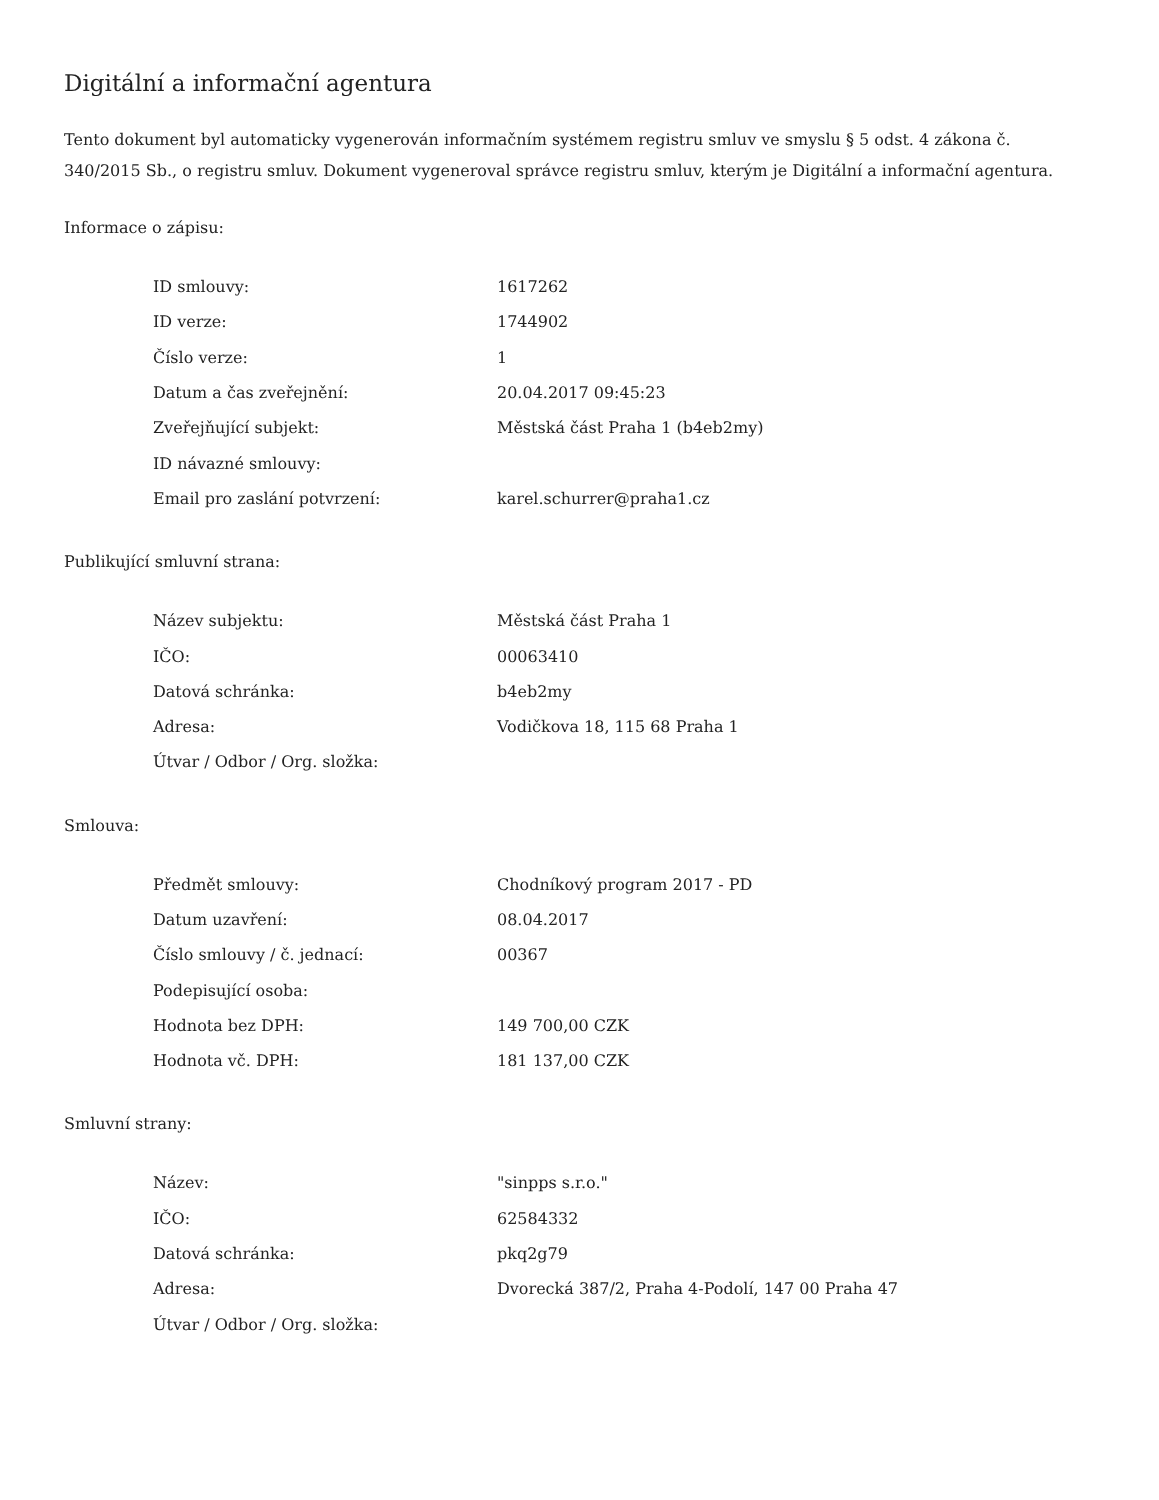Digitální a informační agentura
Tento dokument byl automaticky vygenerován informačním systémem registru smluv ve smyslu § 5 odst. 4 zákona č. 340/2015 Sb., o registru smluv. Dokument vygeneroval správce registru smluv, kterým je Digitální a informační agentura.
Informace o zápisu:
| ID smlouvy: | 1617262 |
| ID verze: | 1744902 |
| Číslo verze: | 1 |
| Datum a čas zveřejnění: | 20.04.2017 09:45:23 |
| Zveřejňující subjekt: | Městská část Praha 1 (b4eb2my) |
| ID návazné smlouvy: | |
| Email pro zaslání potvrzení: | karel.schurrer@praha1.cz |
Publikující smluvní strana:
| Název subjektu: | Městská část Praha 1 |
| IČO: | 00063410 |
| Datová schránka: | b4eb2my |
| Adresa: | Vodičkova 18, 115 68 Praha 1 |
| Útvar / Odbor / Org. složka: | |
Smlouva:
| Předmět smlouvy: | Chodníkový program 2017 - PD |
| Datum uzavření: | 08.04.2017 |
| Číslo smlouvy / č. jednací: | 00367 |
| Podepisující osoba: | |
| Hodnota bez DPH: | 149 700,00 CZK |
| Hodnota vč. DPH: | 181 137,00 CZK |
Smluvní strany:
| Název: | "sinpps s.r.o." |
| IČO: | 62584332 |
| Datová schránka: | pkq2g79 |
| Adresa: | Dvorecká 387/2, Praha 4-Podolí, 147 00 Praha 47 |
| Útvar / Odbor / Org. složka: | |